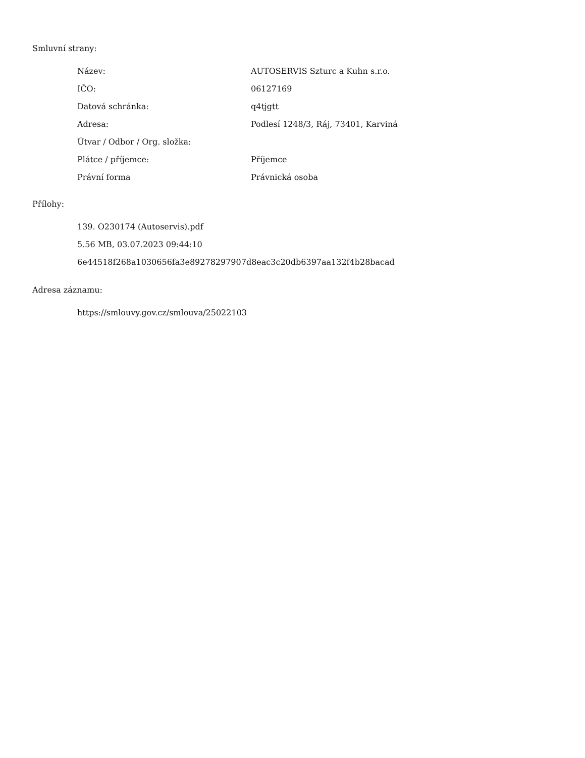Smluvní strany:
| Název: | AUTOSERVIS Szturc a Kuhn s.r.o. |
| IČO: | 06127169 |
| Datová schránka: | q4tjgtt |
| Adresa: | Podlesí 1248/3, Ráj, 73401, Karviná |
| Útvar / Odbor / Org. složka: | |
| Plátce / příjemce: | Příjemce |
| Právní forma | Právnická osoba |
Přílohy:
139. O230174 (Autoservis).pdf
5.56 MB, 03.07.2023 09:44:10
6e44518f268a1030656fa3e89278297907d8eac3c20db6397aa132f4b28bacad
Adresa záznamu:
https://smlouvy.gov.cz/smlouva/25022103